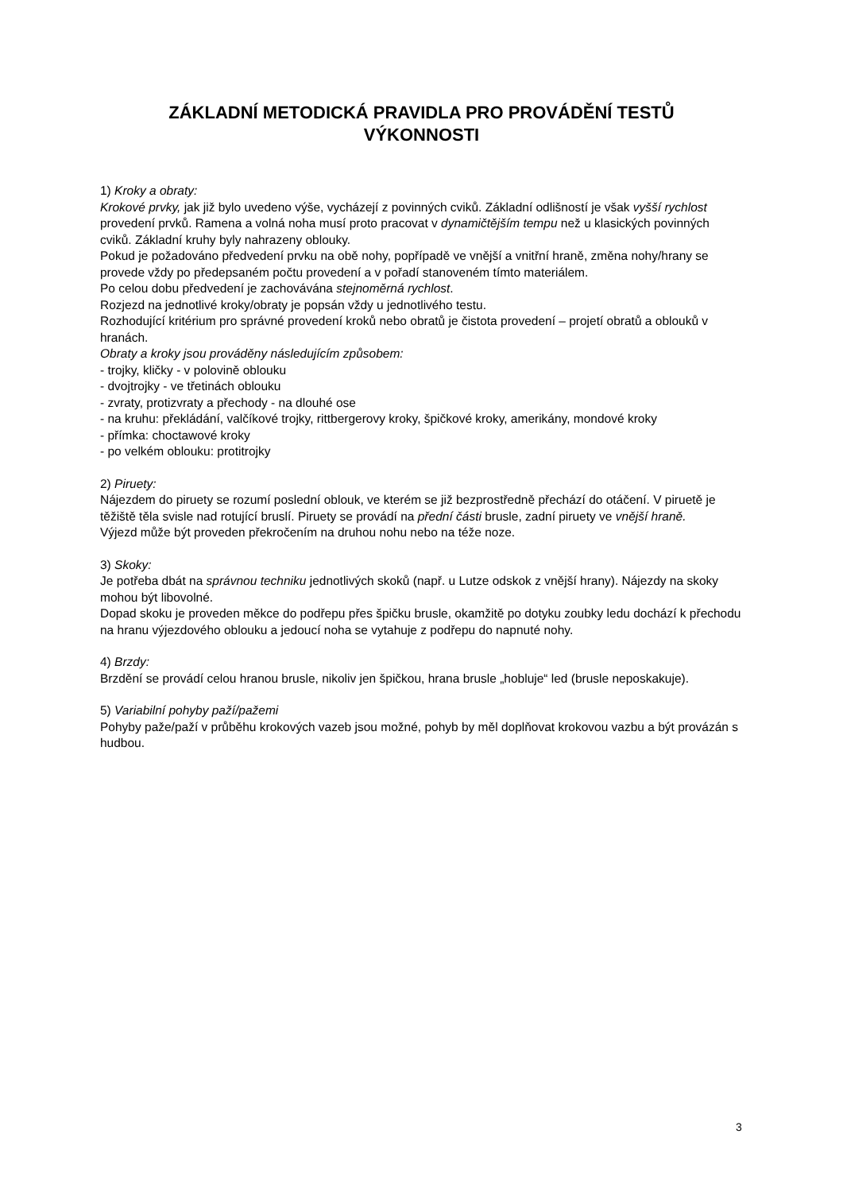ZÁKLADNÍ METODICKÁ PRAVIDLA PRO PROVÁDĚNÍ TESTŮ
VÝKONNOSTI
1) Kroky a obraty:
Krokové prvky, jak již bylo uvedeno výše, vycházejí z povinných cviků. Základní odlišností je však vyšší rychlost provedení prvků. Ramena a volná noha musí proto pracovat v dynamičtějším tempu než u klasických povinných cviků. Základní kruhy byly nahrazeny oblouky.
Pokud je požadováno předvedení prvku na obě nohy, popřípadě ve vnější a vnitřní hraně, změna nohy/hrany se provede vždy po předepsaném počtu provedení a v pořadí stanoveném tímto materiálem.
Po celou dobu předvedení je zachovávána stejnoměrná rychlost.
Rozjezd na jednotlivé kroky/obraty je popsán vždy u jednotlivého testu.
Rozhodující kritérium pro správné provedení kroků nebo obratů je čistota provedení – projetí obratů a oblouků v hranách.
Obraty a kroky jsou prováděny následujícím způsobem:
- trojky, kličky - v polovině oblouku
- dvojtrojky - ve třetinách oblouku
- zvraty, protizvraty a přechody - na dlouhé ose
- na kruhu: překládání, valčíkové trojky, rittbergerovy kroky, špičkové kroky, amerikány, mondové kroky
- přímka: choctawové kroky
- po velkém oblouku: protitrojky
2) Piruety:
Nájezdem do piruety se rozumí poslední oblouk, ve kterém se již bezprostředně přechází do otáčení. V piruetě je těžiště těla svisle nad rotující bruslí. Piruety se provádí na přední části brusle, zadní piruety ve vnější hraně.
Výjezd může být proveden překročením na druhou nohu nebo na téže noze.
3) Skoky:
Je potřeba dbát na správnou techniku jednotlivých skoků (např. u Lutze odskok z vnější hrany). Nájezdy na skoky mohou být libovolné.
Dopad skoku je proveden měkce do podřepu přes špičku brusle, okamžitě po dotyku zoubky ledu dochází k přechodu na hranu výjezdového oblouku a jedoucí noha se vytahuje z podřepu do napnuté nohy.
4) Brzdy:
Brzdění se provádí celou hranou brusle, nikoliv jen špičkou, hrana brusle „hobluje“ led (brusle neposkakuje).
5) Variabilní pohyby paží/pažemi
Pohyby paže/paží v průběhu krokových vazeb jsou možné, pohyb by měl doplňovat krokovou vazbu a být provázán s hudbou.
3